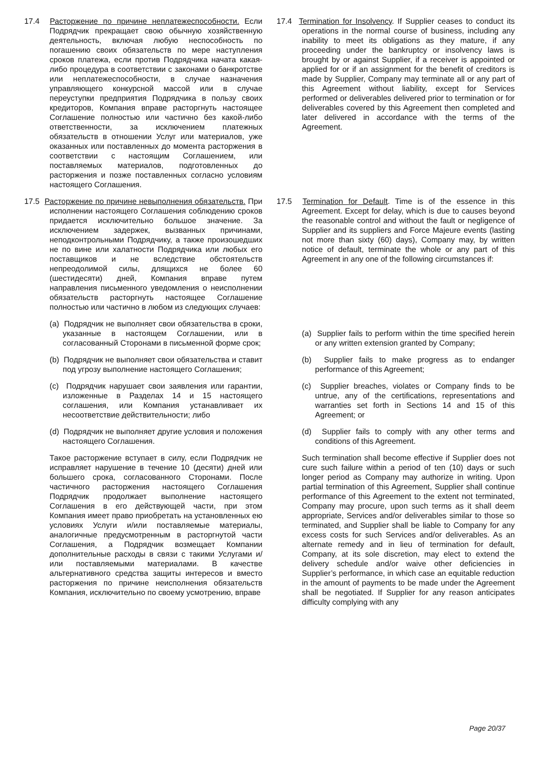| 17.4 Расторжение по причине неплатежеспособности. Если Подрядчик прекращает свою обычную хозяйственную деятельность, включая любую неспособность по погашению своих обязательств по мере наступления сроков платежа, если против Подрядчика начата какая-либо процедура в соответствии с законами о банкротстве или неплатежеспособности, в случае назначения управляющего конкурсной массой или в случае переуступки предприятия Подрядчика в пользу своих кредиторов, Компания вправе расторгнуть настоящее Соглашение полностью или частично без какой-либо ответственности, за исключением платежных обязательств в отношении Услуг или материалов, уже оказанных или поставленных до момента расторжения в соответствии с настоящим Соглашением, или поставляемых материалов, подготовленных до расторжения и позже поставленных согласно условиям настоящего Соглашения. | 17.4 Termination for Insolvency . If Supplier ceases to conduct its operations in the normal course of business, including any inability to meet its obligations as they mature, if any proceeding under the bankruptcy or insolvency laws is brought by or against Supplier, if a receiver is appointed or applied for or if an assignment for the benefit of creditors is made by Supplier, Company may terminate all or any part of this Agreement without liability, except for Services performed or deliverables delivered prior to termination or for deliverables covered by this Agreement then completed and later delivered in accordance with the terms of the Agreement. |
| 17.5 Расторжение по причине невыполнения обязательств. При исполнении настоящего Соглашения соблюдению сроков придается исключительно большое значение. За исключением задержек, вызванных причинами, неподконтрольными Подрядчику, а также произошедших не по вине или халатности Подрядчика или любых его поставщиков и не вследствие обстоятельств непреодолимой силы, длящихся не более 60 (шестидесяти) дней, Компания вправе путем направления письменного уведомления о неисполнении обязательств расторгнуть настоящее Соглашение полностью или частично в любом из следующих случаев: | 17.5 Termination for Default . Time is of the essence in this Agreement. Except for delay, which is due to causes beyond the reasonable control and without the fault or negligence of Supplier and its suppliers and Force Majeure events (lasting not more than sixty (60) days), Company may, by written notice of default, terminate the whole or any part of this Agreement in any one of the following circumstances if: |
| (a) Подрядчик не выполняет свои обязательства в сроки, указанные в настоящем Соглашении, или в согласованный Сторонами в письменной форме срок; | (a) Supplier fails to perform within the time specified herein or any written extension granted by Company; |
| (b) Подрядчик не выполняет свои обязательства и ставит под угрозу выполнение настоящего Соглашения; | (b) Supplier fails to make progress as to endanger performance of this Agreement; |
| (c) Подрядчик нарушает свои заявления или гарантии, изложенные в Разделах 14 и 15 настоящего соглашения, или Компания устанавливает их несоответствие действительности; либо | (c) Supplier breaches, violates or Company finds to be untrue, any of the certifications, representations and warranties set forth in Sections 14 and 15 of this Agreement; or |
| (d) Подрядчик не выполняет другие условия и положения настоящего Соглашения. | (d) Supplier fails to comply with any other terms and conditions of this Agreement. |
| Такое расторжение вступает в силу, если Подрядчик не исправляет нарушение в течение 10 (десяти) дней или большего срока, согласованного Сторонами. После частичного расторжения настоящего Соглашения Подрядчик продолжает выполнение настоящего Соглашения в его действующей части, при этом Компания имеет право приобретать на установленных ею условиях Услуги и/или поставляемые материалы, аналогичные предусмотренным в расторгнутой части Соглашения, а Подрядчик возмещает Компании дополнительные расходы в связи с такими Услугами и/или поставляемыми материалами. В качестве альтернативного средства защиты интересов и вместо расторжения по причине неисполнения обязательств Компания, исключительно по своему усмотрению, вправе | Such termination shall become effective if Supplier does not cure such failure within a period of ten (10) days or such longer period as Company may authorize in writing. Upon partial termination of this Agreement, Supplier shall continue performance of this Agreement to the extent not terminated, Company may procure, upon such terms as it shall deem appropriate, Services and/or deliverables similar to those so terminated, and Supplier shall be liable to Company for any excess costs for such Services and/or deliverables. As an alternate remedy and in lieu of termination for default, Company, at its sole discretion, may elect to extend the delivery schedule and/or waive other deficiencies in Supplier’s performance, in which case an equitable reduction in the amount of payments to be made under the Agreement shall be negotiated. If Supplier for any reason anticipates difficulty complying with any |
Page 20/37